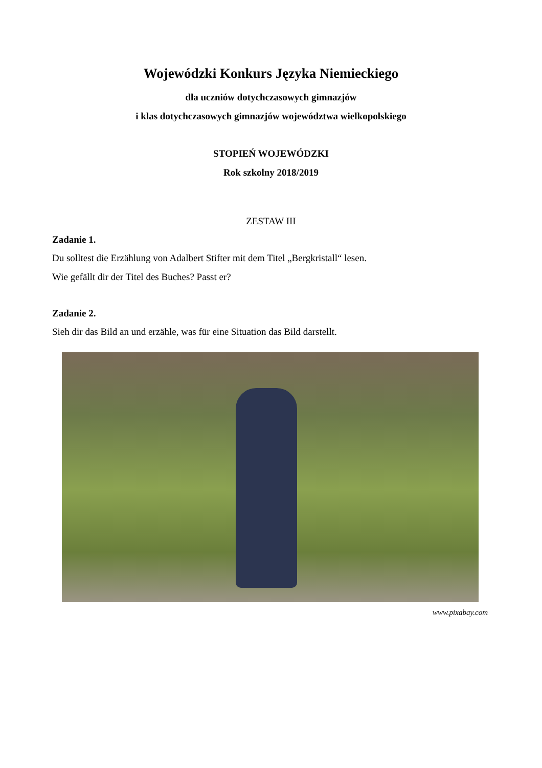Wojewódzki Konkurs Języka Niemieckiego
dla uczniów dotychczasowych gimnazjów
i klas dotychczasowych gimnazjów województwa wielkopolskiego
STOPIEŃ WOJEWÓDZKI
Rok szkolny 2018/2019
ZESTAW III
Zadanie 1.
Du solltest die Erzählung von Adalbert Stifter mit dem Titel „Bergkristall“ lesen.
Wie gefällt dir der Titel des Buches? Passt er?
Zadanie 2.
Sieh dir das Bild an und erzähle, was für eine Situation das Bild darstellt.
www.pixabay.com